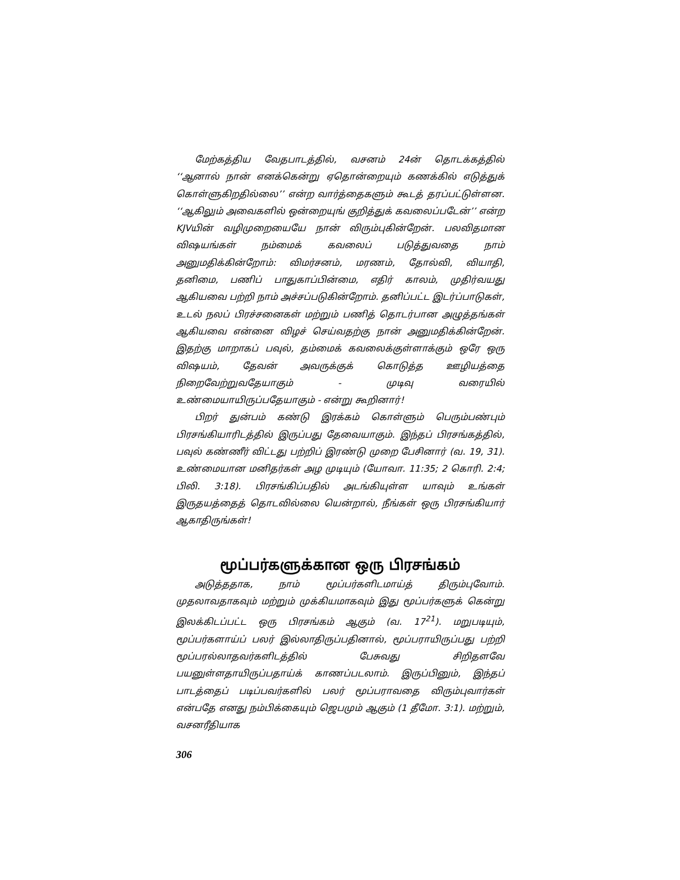மேற்கத்திய வேதபாடத்தில், வசனம் 24ன் தொடக்கத்தில் ‘‘ஆனால் நான் எனக்கென்று ஏதொன்றையும் கணக்கில் எடுத்துக் கொள்ளுகிறதில்லை’’ என்ற வார்த்தைகளும் கூடத் தரப்பட்டுள்ளன. ‘‘ஆகிலும் அவைகளில் ஒன்றையுங் குறித்துக் கவலைப்படேன்’’ என்ற KJVயின் வழிமுறையையே நான் விரும்புகின்றேன். பலவிதமான விஷயங்கள் நம்மைக் கவலைப் படுத்துவதை நாம் அனுமதிக்கின்றோம்: விமர்சனம், மரணம், தோல்வி, வியாதி, தனிமை, பணிப் பாதுகாப்பின்மை, எதிர் காலம், முதிர்வயது ஆகியவை பற்றி நாம் அச்சப்படுகின்றோம். தனிப்பட்ட இடர்ப்பாடுகள், உடல் நலப் பிரச்சனைகள் மற்றும் பணித் தொடர்பான அழுத்தங்கள் ஆகியவை என்னை விழச் செய்வதற்கு நான் அனுமதிக்கின்றேன். இதற்கு மாறாகப் பவுல், தம்மைக் கவலைக்குள்ளாக்கும் ஒரே ஒரு விஷயம், தேவன் அவருக்குக் கொடுத்த ஊழியத்தை நிறைவேற்றுவதேயாகும் - முடிவு வரையில் உண்மையாயிருப்பதேயாகும் - என்று கூறினார்!
பிறர் துன்பம் கண்டு இரக்கம் கொள்ளும் பெரும்பண்பும் பிரசங்கியாரிடத்தில் இருப்பது தேவையாகும். இந்தப் பிரசங்கத்தில், பவுல் கண்ணீர் விட்டது பற்றிப் இரண்டு முறை பேசினார் (வ. 19, 31). உண்மையான மனிதர்கள் அழ முடியும் (யோவா. 11:35; 2 கொரி. 2:4; பிலி. 3:18). பிரசங்கிப்பதில் அடங்கியுள்ள யாவும் உங்கள் இருதயத்தைத் தொடவில்லை யென்றால், நீங்கள் ஒரு பிரசங்கியார் ஆகாதிருங்கள்!
மூப்பர்களுக்கான ஒரு பிரசங்கம்
அடுத்ததாக, நாம் மூப்பர்களிடமாய்த் திரும்புவோம். முதலாவதாகவும் மற்றும் முக்கியமாகவும் இது மூப்பர்களுக் கென்று இலக்கிடப்பட்ட ஒரு பிரசங்கம் ஆகும் (வ. 17<sup>21</sup>). மறுபடியும், மூப்பர்களாய்ப் பலர் இல்லாதிருப்பதினால், மூப்பராயிருப்பது பற்றி மூப்பரல்லாதவர்களிடத்தில் பேசுவது சிறிதளவே பயனுள்ளதாயிருப்பதாய்க் காணப்படலாம். இருப்பினும், இந்தப் பாடத்தைப் படிப்பவர்களில் பலர் மூப்பராவதை விரும்புவார்கள் என்பதே எனது நம்பிக்கையும் ஜெபமும் ஆகும் (1 தீமோ. 3:1). மற்றும், வசனரீதியாக
306